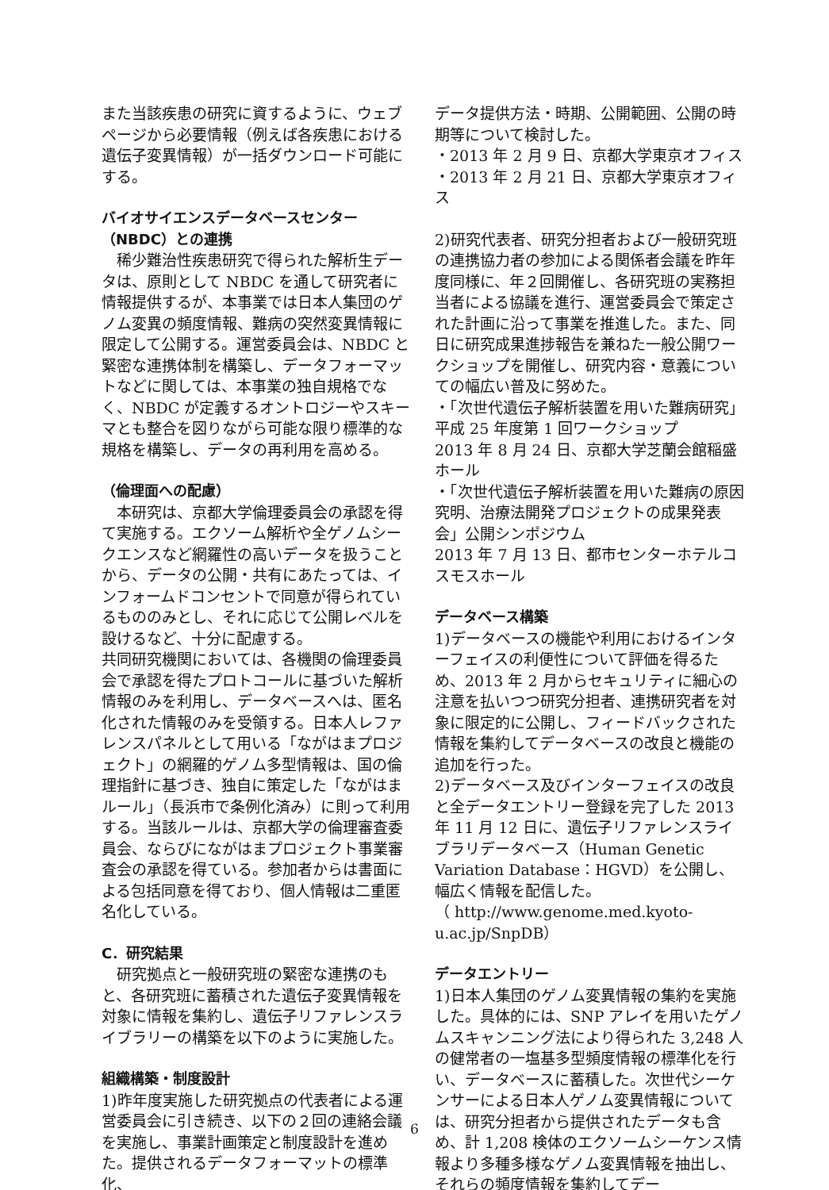また当該疾患の研究に資するように、ウェブページから必要情報（例えば各疾患における遺伝子変異情報）が一括ダウンロード可能にする。
バイオサイエンスデータベースセンター（NBDC）との連携
　稀少難治性疾患研究で得られた解析生データは、原則として NBDC を通して研究者に情報提供するが、本事業では日本人集団のゲノム変異の頻度情報、難病の突然変異情報に限定して公開する。運営委員会は、NBDC と緊密な連携体制を構築し、データフォーマットなどに関しては、本事業の独自規格でなく、NBDC が定義するオントロジーやスキーマとも整合を図りながら可能な限り標準的な規格を構築し、データの再利用を高める。
（倫理面への配慮）
　本研究は、京都大学倫理委員会の承認を得て実施する。エクソーム解析や全ゲノムシークエンスなど網羅性の高いデータを扱うことから、データの公開・共有にあたっては、インフォームドコンセントで同意が得られているもののみとし、それに応じて公開レベルを設けるなど、十分に配慮する。
共同研究機関においては、各機関の倫理委員会で承認を得たプロトコールに基づいた解析情報のみを利用し、データベースへは、匿名化された情報のみを受領する。日本人レファレンスパネルとして用いる「ながはまプロジェクト」の網羅的ゲノム多型情報は、国の倫理指針に基づき、独自に策定した「ながはまルール」（長浜市で条例化済み）に則って利用する。当該ルールは、京都大学の倫理審査委員会、ならびにながはまプロジェクト事業審査会の承認を得ている。参加者からは書面による包括同意を得ており、個人情報は二重匿名化している。
C．研究結果
　研究拠点と一般研究班の緊密な連携のもと、各研究班に蓄積された遺伝子変異情報を対象に情報を集約し、遺伝子リファレンスライブラリーの構築を以下のように実施した。
組織構築・制度設計
1)昨年度実施した研究拠点の代表者による運営委員会に引き続き、以下の２回の連絡会議を実施し、事業計画策定と制度設計を進めた。提供されるデータフォーマットの標準化、
データ提供方法・時期、公開範囲、公開の時期等について検討した。
・2013 年 2 月 9 日、京都大学東京オフィス
・2013 年 2 月 21 日、京都大学東京オフィス
2)研究代表者、研究分担者および一般研究班の連携協力者の参加による関係者会議を昨年度同様に、年２回開催し、各研究班の実務担当者による協議を進行、運営委員会で策定された計画に沿って事業を推進した。また、同日に研究成果進捗報告を兼ねた一般公開ワークショップを開催し、研究内容・意義についての幅広い普及に努めた。
・「次世代遺伝子解析装置を用いた難病研究」平成 25 年度第 1 回ワークショップ
2013 年 8 月 24 日、京都大学芝蘭会館稲盛ホール
・「次世代遺伝子解析装置を用いた難病の原因究明、治療法開発プロジェクトの成果発表会」公開シンポジウム
2013 年 7 月 13 日、都市センターホテルコスモスホール
データベース構築
1)データベースの機能や利用におけるインターフェイスの利便性について評価を得るため、2013 年 2 月からセキュリティに細心の注意を払いつつ研究分担者、連携研究者を対象に限定的に公開し、フィードバックされた情報を集約してデータベースの改良と機能の追加を行った。
2)データベース及びインターフェイスの改良と全データエントリー登録を完了した 2013 年 11 月 12 日に、遺伝子リファレンスライブラリデータベース（Human Genetic Variation Database：HGVD）を公開し、幅広く情報を配信した。
（ http://www.genome.med.kyoto-u.ac.jp/SnpDB）
データエントリー
1)日本人集団のゲノム変異情報の集約を実施した。具体的には、SNP アレイを用いたゲノムスキャンニング法により得られた 3,248 人の健常者の一塩基多型頻度情報の標準化を行い、データベースに蓄積した。次世代シーケンサーによる日本人ゲノム変異情報については、研究分担者から提供されたデータも含め、計 1,208 検体のエクソームシーケンス情報より多種多様なゲノム変異情報を抽出し、それらの頻度情報を集約してデー
6